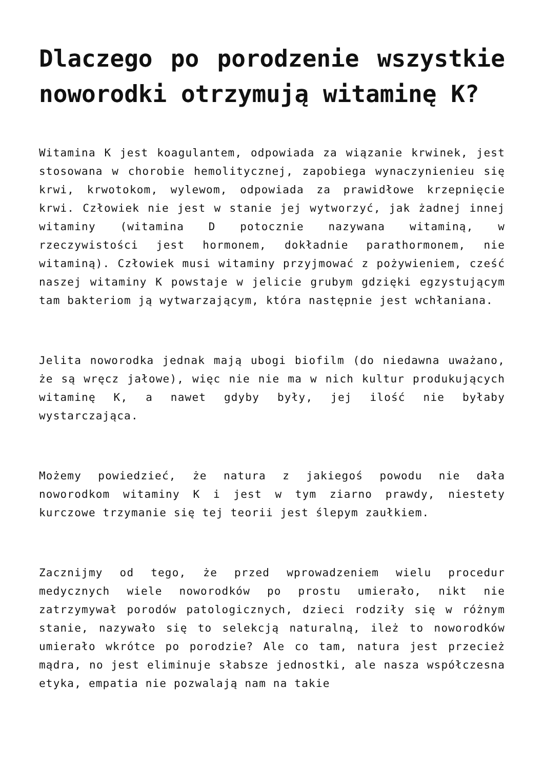Dlaczego po porodzenie wszystkie noworodki otrzymują witaminę K?
Witamina K jest koagulantem, odpowiada za wiązanie krwinek, jest stosowana w chorobie hemolitycznej, zapobiega wynaczynienieu się krwi, krwotokom, wylewom, odpowiada za prawidłowe krzepnięcie krwi. Człowiek nie jest w stanie jej wytworzyć, jak żadnej innej witaminy (witamina D potocznie nazywana witaminą, w rzeczywistości jest hormonem, dokładnie parathormonem, nie witaminą). Człowiek musi witaminy przyjmować z pożywieniem, cześć naszej witaminy K powstaje w jelicie grubym gdzięki egzystującym tam bakteriom ją wytwarzającym, która następnie jest wchłaniana.
Jelita noworodka jednak mają ubogi biofilm (do niedawna uważano, że są wręcz jałowe), więc nie nie ma w nich kultur produkujących witaminę K, a nawet gdyby były, jej ilość nie byłaby wystarczająca.
Możemy powiedzieć, że natura z jakiegoś powodu nie dała noworodkom witaminy K i jest w tym ziarno prawdy, niestety kurczowe trzymanie się tej teorii jest ślepym zaułkiem.
Zacznijmy od tego, że przed wprowadzeniem wielu procedur medycznych wiele noworodków po prostu umierało, nikt nie zatrzymywał porodów patologicznych, dzieci rodziły się w różnym stanie, nazywało się to selekcją naturalną, ileż to noworodków umierało wkrótce po porodzie? Ale co tam, natura jest przecież mądra, no jest eliminuje słabsze jednostki, ale nasza współczesna etyka, empatia nie pozwalają nam na takie